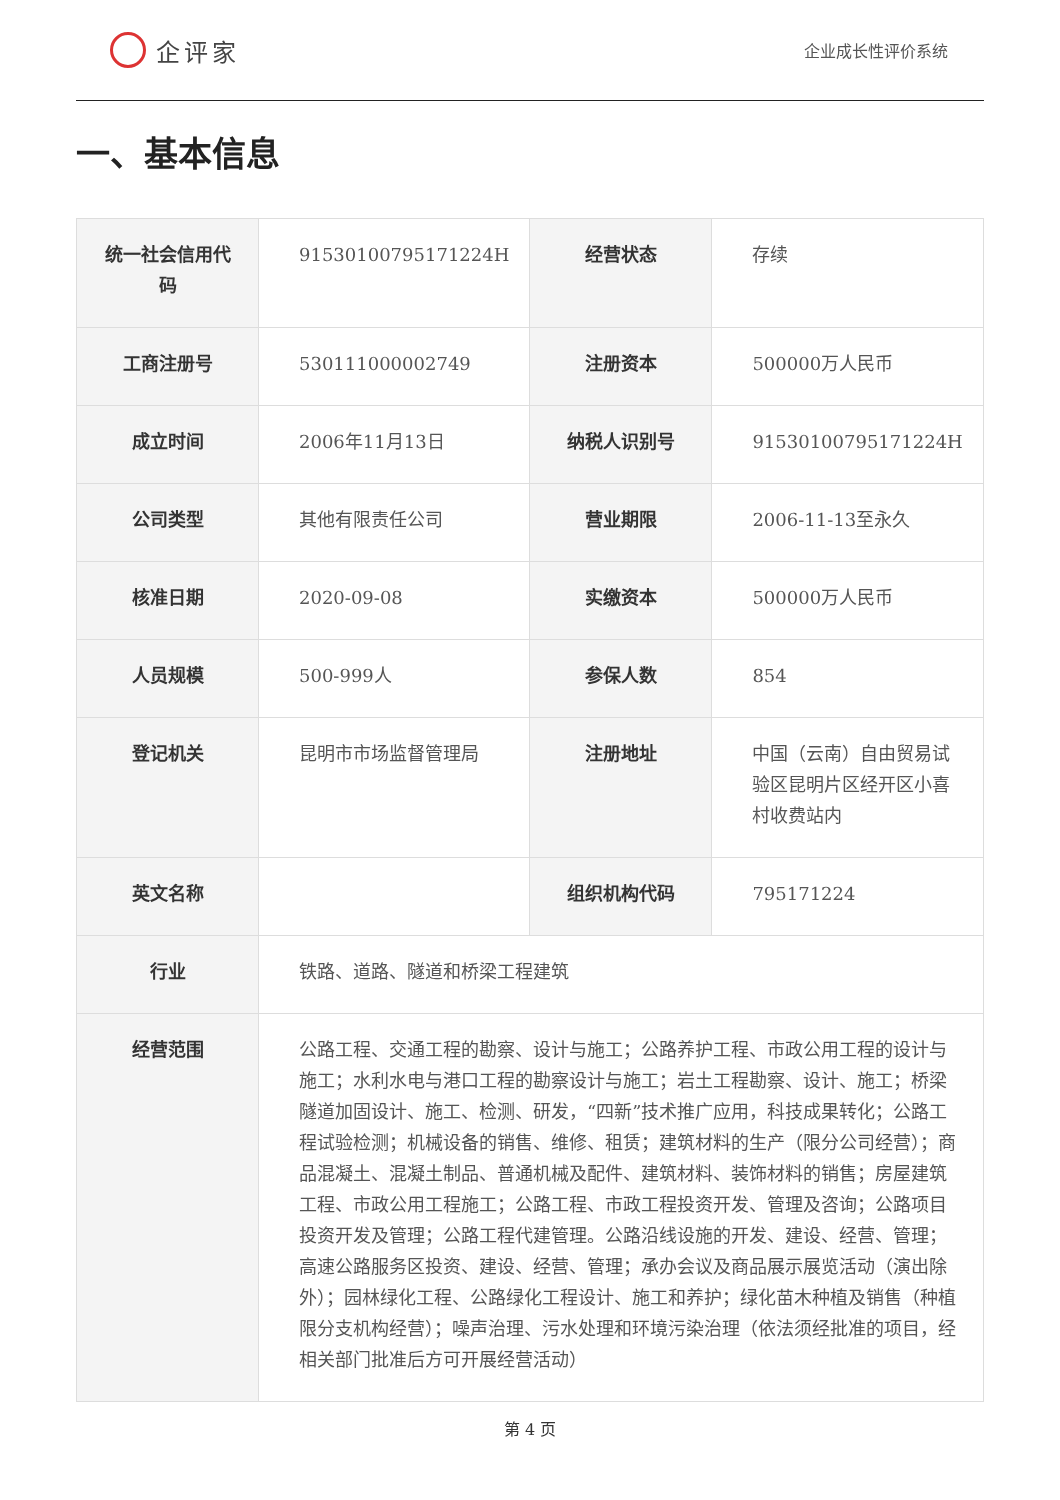企评家
企业成长性评价系统
一、基本信息
| 统一社会信用代码 | 91530100795171224H | 经营状态 | 存续 |
| 工商注册号 | 530111000002749 | 注册资本 | 500000万人民币 |
| 成立时间 | 2006年11月13日 | 纳税人识别号 | 91530100795171224H |
| 公司类型 | 其他有限责任公司 | 营业期限 | 2006-11-13至永久 |
| 核准日期 | 2020-09-08 | 实缴资本 | 500000万人民币 |
| 人员规模 | 500-999人 | 参保人数 | 854 |
| 登记机关 | 昆明市市场监督管理局 | 注册地址 | 中国（云南）自由贸易试验区昆明片区经开区小喜村收费站内 |
| 英文名称 | | 组织机构代码 | 795171224 |
| 行业 | 铁路、道路、隧道和桥梁工程建筑 | | |
| 经营范围 | 公路工程、交通工程的勘察、设计与施工；公路养护工程、市政公用工程的设计与施工；水利水电与港口工程的勘察设计与施工；岩土工程勘察、设计、施工；桥梁隧道加固设计、施工、检测、研发，“四新”技术推广应用，科技成果转化；公路工程试验检测；机械设备的销售、维修、租赁；建筑材料的生产（限分公司经营）；商品混凝土、混凝土制品、普通机械及配件、建筑材料、装饰材料的销售；房屋建筑工程、市政公用工程施工；公路工程、市政工程投资开发、管理及咨询；公路项目投资开发及管理；公路工程代建管理。公路沿线设施的开发、建设、经营、管理；高速公路服务区投资、建设、经营、管理；承办会议及商品展示展览活动（演出除外）；园林绿化工程、公路绿化工程设计、施工和养护；绿化苗木种植及销售（种植限分支机构经营）；噪声治理、污水处理和环境污染治理（依法须经批准的项目，经相关部门批准后方可开展经营活动） | | |
第 4 页